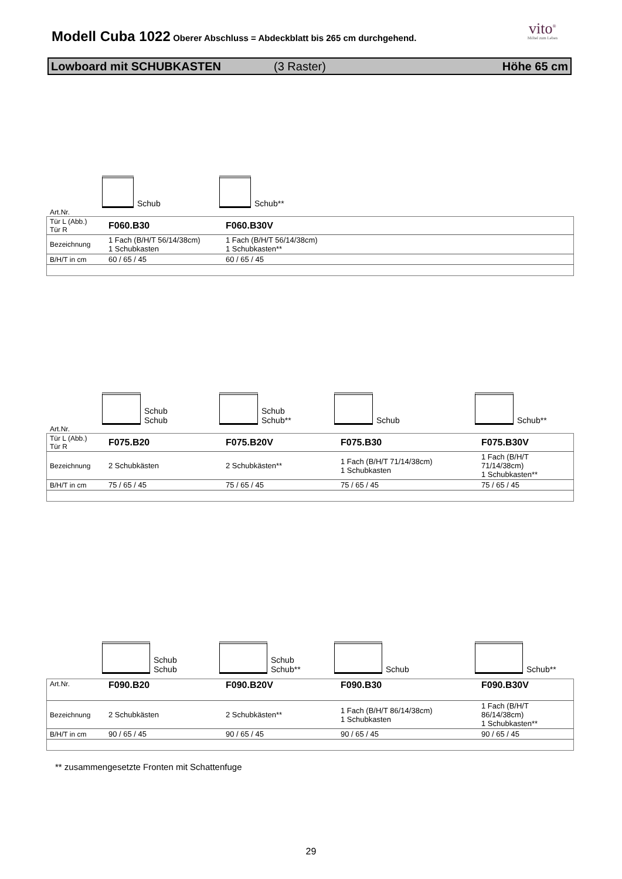Modell Cuba 1022
Oberer Abschluss = Abdeckblatt bis 265 cm durchgehend.
vito<sup>®</sup>
Möbel zum Leben
Lowboard mit SCHUBKASTEN (3 Raster) Höhe 65 cm
Schub Schub**
Art.Nr.
| Tür L (Abb.) Tür R | F060.B30 | F060.B30V |
| Bezeichnung | 1 Fach (B/H/T 56/14/38cm) 1 Schubkasten | 1 Fach (B/H/T 56/14/38cm) 1 Schubkasten** |
| B/H/T in cm | 60 / 65 / 45 | 60 / 65 / 45 |
Schub
Schub
Schub
Schub**
Schub Schub**
Art.Nr.
| Tür L (Abb.) Tür R | F075.B20 | F075.B20V | F075.B30 | F075.B30V |
| Bezeichnung | 2 Schubkästen | 2 Schubkästen** | 1 Fach (B/H/T 71/14/38cm) 1 Schubkasten | 1 Fach (B/H/T 71/14/38cm) 1 Schubkasten** |
| B/H/T in cm | 75 / 65 / 45 | 75 / 65 / 45 | 75 / 65 / 45 | 75 / 65 / 45 |
Schub
Schub
Schub
Schub**
Schub Schub**
| Art.Nr. | F090.B20 | F090.B20V | F090.B30 | F090.B30V |
| Bezeichnung | 2 Schubkästen | 2 Schubkästen** | 1 Fach (B/H/T 86/14/38cm) 1 Schubkasten | 1 Fach (B/H/T 86/14/38cm) 1 Schubkasten** |
| B/H/T in cm | 90 / 65 / 45 | 90 / 65 / 45 | 90 / 65 / 45 | 90 / 65 / 45 |
** zusammengesetzte Fronten mit Schattenfuge
29